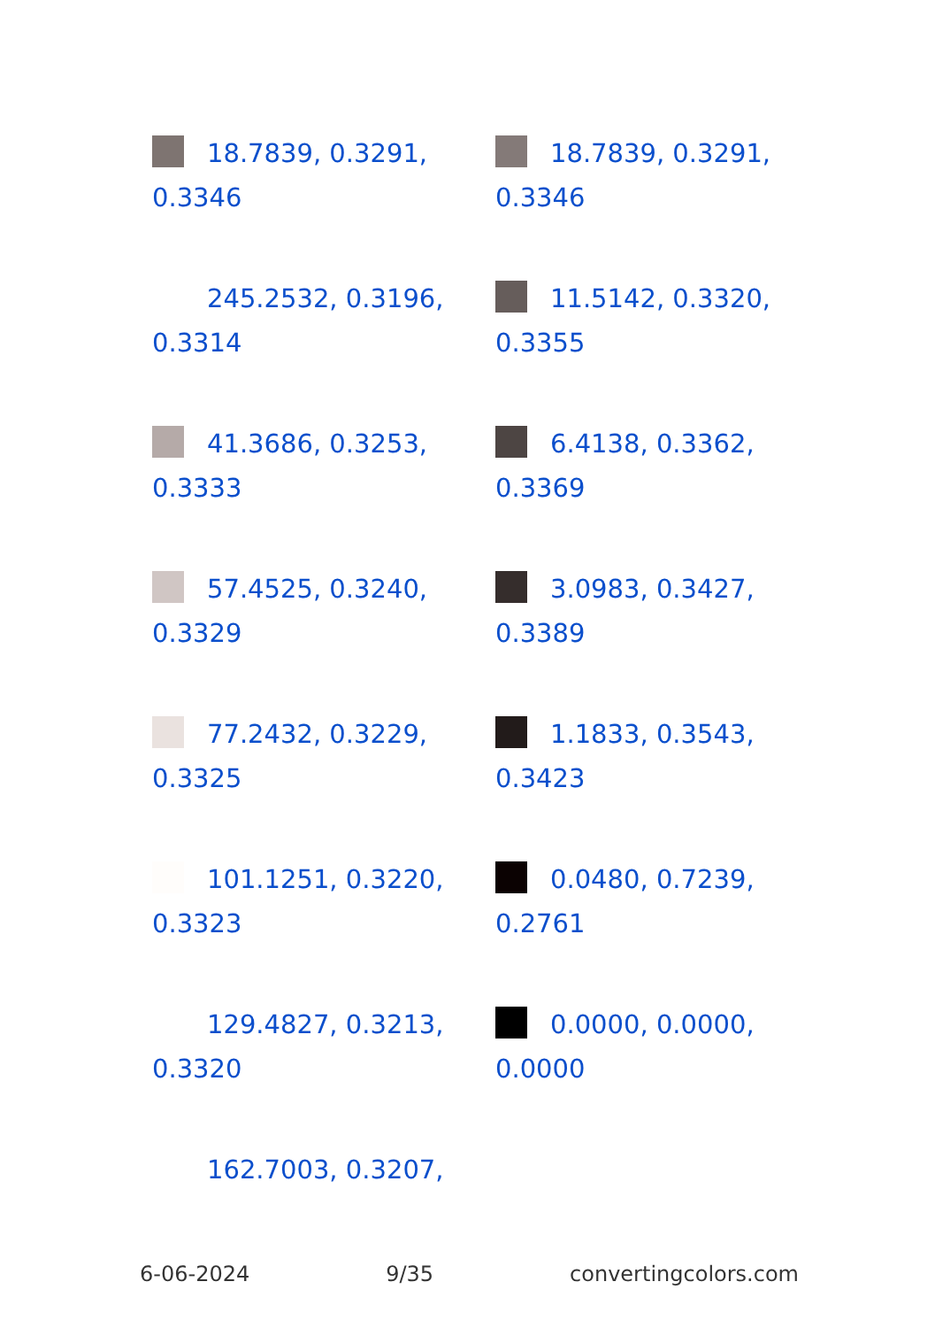18.7839, 0.3291, 0.3346
18.7839, 0.3291, 0.3346
245.2532, 0.3196, 0.3314
11.5142, 0.3320, 0.3355
41.3686, 0.3253, 0.3333
6.4138, 0.3362, 0.3369
57.4525, 0.3240, 0.3329
3.0983, 0.3427, 0.3389
77.2432, 0.3229, 0.3325
1.1833, 0.3543, 0.3423
101.1251, 0.3220, 0.3323
0.0480, 0.7239, 0.2761
129.4827, 0.3213, 0.3320
0.0000, 0.0000, 0.0000
162.7003, 0.3207,
6-06-2024 9/35 convertingcolors.com